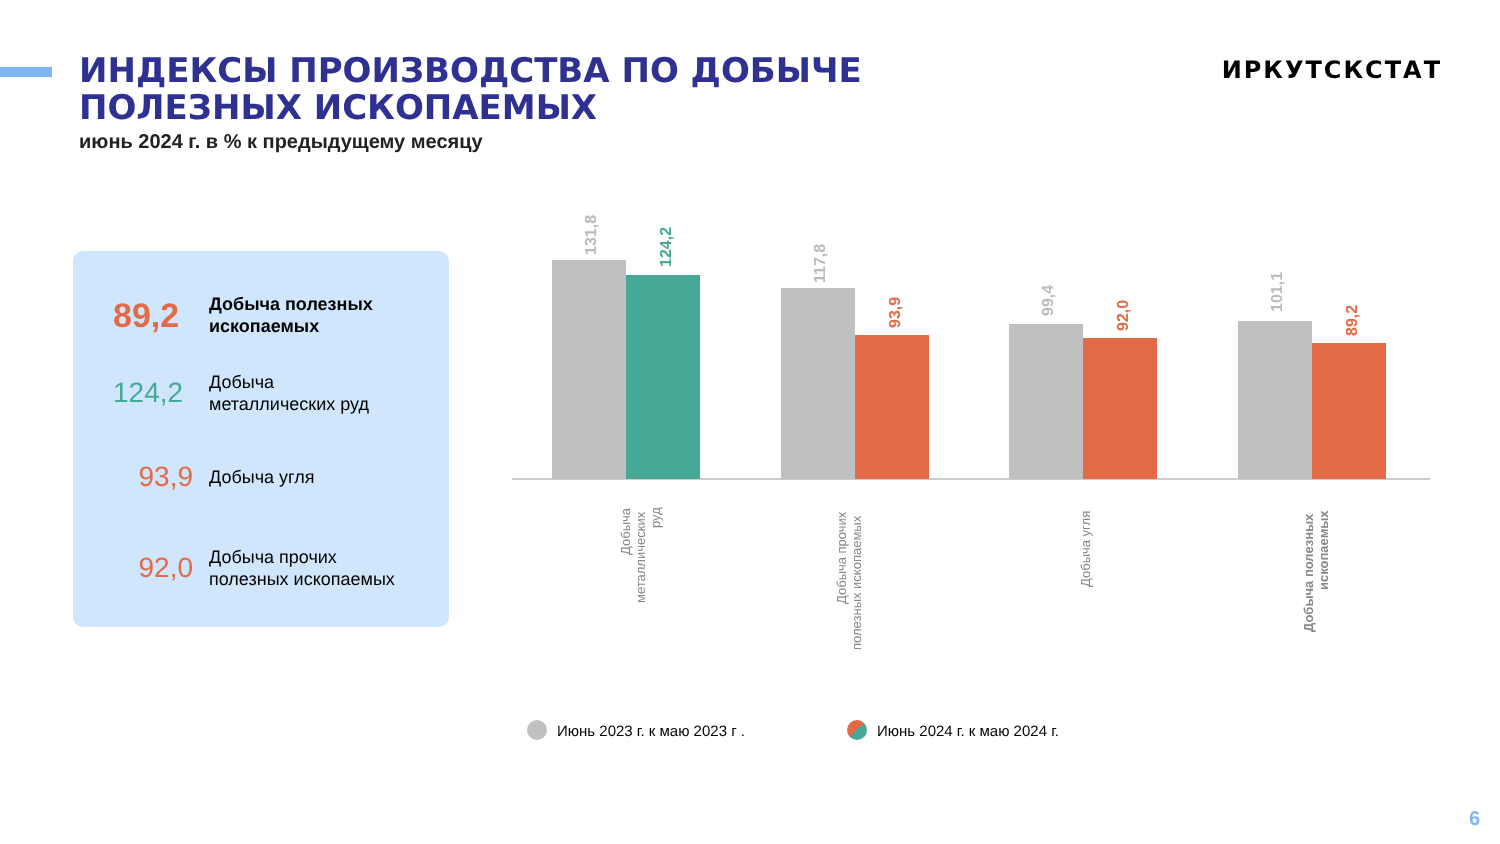ИНДЕКСЫ ПРОИЗВОДСТВА ПО ДОБЫЧЕ ПОЛЕЗНЫХ ИСКОПАЕМЫХ
июнь 2024 г. в % к предыдущему месяцу
ИРКУТСКСТАТ
89,2
Добыча полезных
ископаемых
124,2
Добыча
металлических руд
93,9
Добыча угля
92,0
Добыча прочих
полезных ископаемых
131,8
124,2
117,8
93,9
99,4
92,0
101,1
89,2
Добыча
металлических
руд
Добыча прочих
полезных ископаемых
Добыча угля
Добыча полезных
ископаемых
Июнь 2023 г. к маю 2023 г . Июнь 2024 г. к маю 2024 г.
6